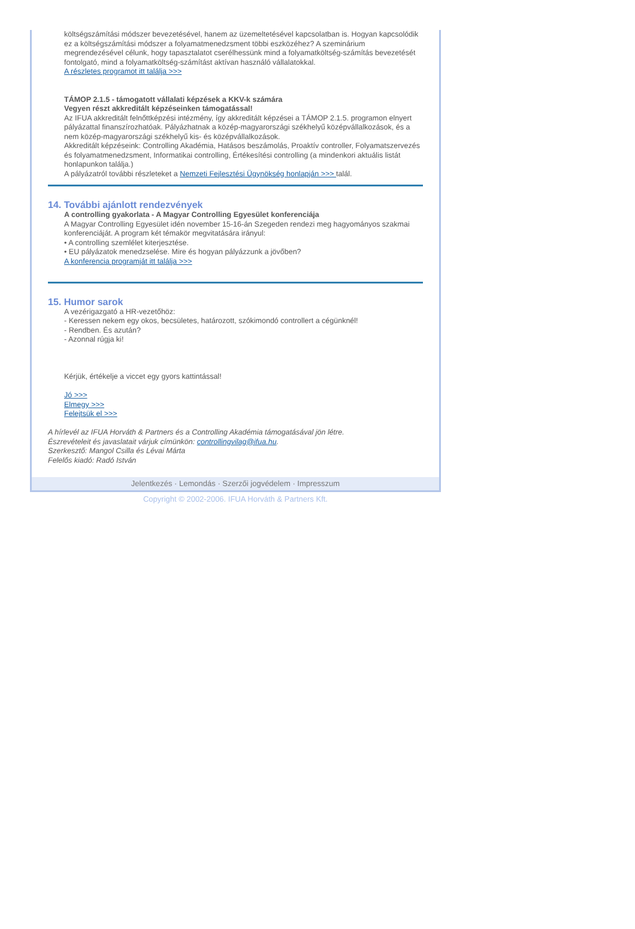költségszámítási módszer bevezetésével, hanem az üzemeltetésével kapcsolatban is. Hogyan kapcsolódik ez a költségszámítási módszer a folyamatmenedzsment többi eszközéhez? A szeminárium megrendezésével célunk, hogy tapasztalatot cserélhessünk mind a folyamatköltség-számítás bevezetését fontolgató, mind a folyamatköltség-számítást aktívan használó vállalatokkal.
A részletes programot itt találja >>>
TÁMOP 2.1.5 - támogatott vállalati képzések a KKV-k számára
Vegyen részt akkreditált képzéseinken támogatással!
Az IFUA akkreditált felnőttképzési intézmény, így akkreditált képzései a TÁMOP 2.1.5. programon elnyert pályázattal finanszírozhatóak. Pályázhatnak a közép-magyarországi székhelyű középvállalkozások, és a nem közép-magyarországi székhelyű kis- és középvállalkozások.
Akkreditált képzéseink: Controlling Akadémia, Hatásos beszámolás, Proaktív controller, Folyamatszervezés és folyamatmenedzsment, Informatikai controlling, Értékesítési controlling (a mindenkori aktuális listát honlapunkon találja.)
A pályázatról további részleteket a Nemzeti Fejlesztési Ügynökség honlapján >>> talál.
14. További ajánlott rendezvények
A controlling gyakorlata - A Magyar Controlling Egyesület konferenciája
A Magyar Controlling Egyesület idén november 15-16-án Szegeden rendezi meg hagyományos szakmai konferenciáját. A program két témakör megvitatására irányul:
• A controlling szemlélet kiterjesztése.
• EU pályázatok menedzselése. Mire és hogyan pályázzunk a jövőben?
A konferencia programját itt találja >>>
15. Humor sarok
A vezérigazgató a HR-vezetőhöz:
- Keressen nekem egy okos, becsületes, határozott, szókimondó controllert a cégünknél!
- Rendben. És azután?
- Azonnal rúgja ki!
Kérjük, értékelje a viccet egy gyors kattintással!
Jó >>>
Elmegy >>>
Felejtsük el >>>
A hírlevél az IFUA Horváth & Partners és a Controlling Akadémia támogatásával jön létre.
Észrevételeit és javaslatait várjuk címünkön: controllingvilag@ifua.hu.
Szerkesztő: Mangol Csilla és Lévai Márta
Felelős kiadó: Radó István
Jelentkezés · Lemondás · Szerzői jogvédelem · Impresszum
Copyright © 2002-2006. IFUA Horváth & Partners Kft.